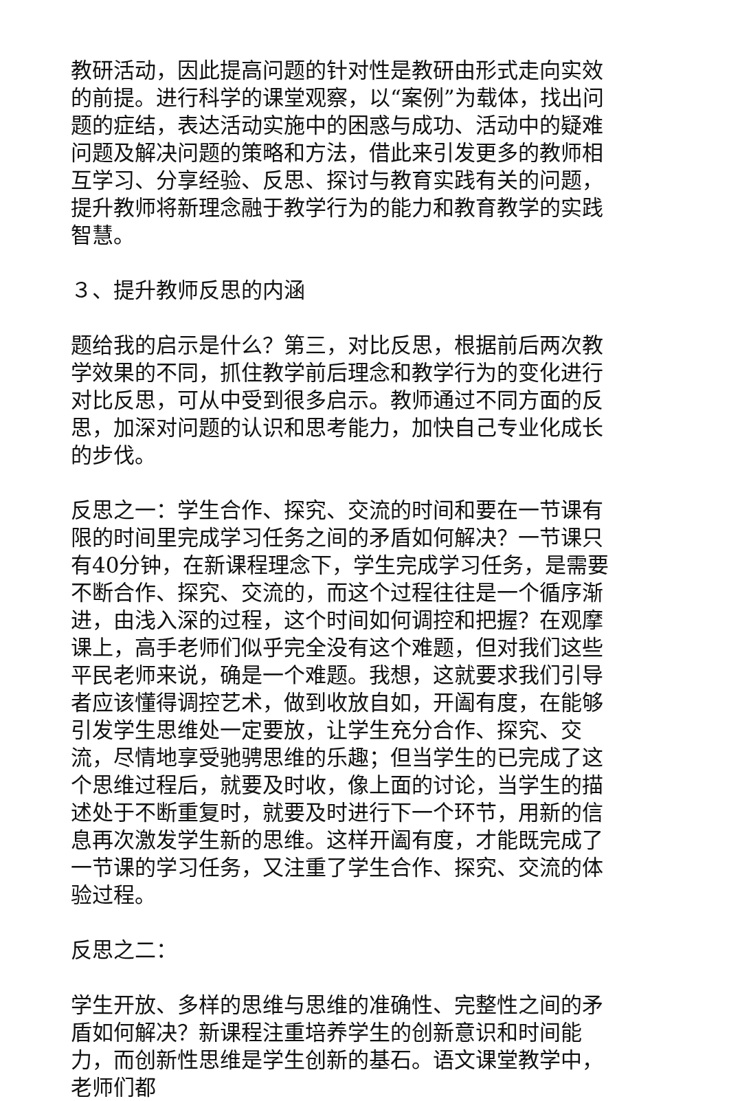教研活动，因此提高问题的针对性是教研由形式走向实效的前提。进行科学的课堂观察，以“案例”为载体，找出问题的症结，表达活动实施中的困惑与成功、活动中的疑难问题及解决问题的策略和方法，借此来引发更多的教师相互学习、分享经验、反思、探讨与教育实践有关的问题，提升教师将新理念融于教学行为的能力和教育教学的实践智慧。
３、提升教师反思的内涵
题给我的启示是什么？第三，对比反思，根据前后两次教学效果的不同，抓住教学前后理念和教学行为的变化进行对比反思，可从中受到很多启示。教师通过不同方面的反思，加深对问题的认识和思考能力，加快自己专业化成长的步伐。
反思之一：学生合作、探究、交流的时间和要在一节课有限的时间里完成学习任务之间的矛盾如何解决？一节课只有40分钟，在新课程理念下，学生完成学习任务，是需要不断合作、探究、交流的，而这个过程往往是一个循序渐进，由浅入深的过程，这个时间如何调控和把握？在观摩课上，高手老师们似乎完全没有这个难题，但对我们这些平民老师来说，确是一个难题。我想，这就要求我们引导者应该懂得调控艺术，做到收放自如，开阖有度，在能够引发学生思维处一定要放，让学生充分合作、探究、交流，尽情地享受驰骋思维的乐趣；但当学生的已完成了这个思维过程后，就要及时收，像上面的讨论，当学生的描述处于不断重复时，就要及时进行下一个环节，用新的信息再次激发学生新的思维。这样开阖有度，才能既完成了一节课的学习任务，又注重了学生合作、探究、交流的体验过程。
反思之二：
学生开放、多样的思维与思维的准确性、完整性之间的矛盾如何解决？新课程注重培养学生的创新意识和时间能力，而创新性思维是学生创新的基石。语文课堂教学中，老师们都